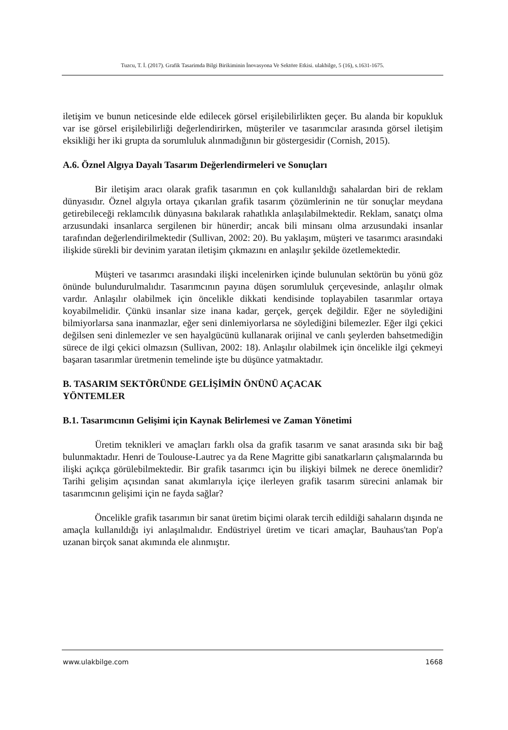Tuzcu, T. İ. (2017). Grafik Tasarimda Bilgi Birikiminin İnovasyona Ve Sektöre Etkisi. ulakbilge, 5 (16), s.1631-1675.
iletişim ve bunun neticesinde elde edilecek görsel erişilebilirlikten geçer. Bu alanda bir kopukluk var ise görsel erişilebilirliği değerlendirirken, müşteriler ve tasarımcılar arasında görsel iletişim eksikliği her iki grupta da sorumluluk alınmadığının bir göstergesidir (Cornish, 2015).
A.6. Öznel Algıya Dayalı Tasarım Değerlendirmeleri ve Sonuçları
Bir iletişim aracı olarak grafik tasarımın en çok kullanıldığı sahalardan biri de reklam dünyasıdır. Öznel algıyla ortaya çıkarılan grafik tasarım çözümlerinin ne tür sonuçlar meydana getirebileceği reklamcılık dünyasına bakılarak rahatlıkla anlaşılabilmektedir. Reklam, sanatçı olma arzusundaki insanlarca sergilenen bir hünerdir; ancak bili minsanı olma arzusundaki insanlar tarafından değerlendirilmektedir (Sullivan, 2002: 20). Bu yaklaşım, müşteri ve tasarımcı arasındaki ilişkide sürekli bir devinim yaratan iletişim çıkmazını en anlaşılır şekilde özetlemektedir.
Müşteri ve tasarımcı arasındaki ilişki incelenirken içinde bulunulan sektörün bu yönü göz önünde bulundurulmalıdır. Tasarımcının payına düşen sorumluluk çerçevesinde, anlaşılır olmak vardır. Anlaşılır olabilmek için öncelikle dikkati kendisinde toplayabilen tasarımlar ortaya koyabilmelidir. Çünkü insanlar size inana kadar, gerçek, gerçek değildir. Eğer ne söylediğini bilmiyorlarsa sana inanmazlar, eğer seni dinlemiyorlarsa ne söylediğini bilemezler. Eğer ilgi çekici değilsen seni dinlemezler ve sen hayalgücünü kullanarak orijinal ve canlı şeylerden bahsetmediğin sürece de ilgi çekici olmazsın (Sullivan, 2002: 18). Anlaşılır olabilmek için öncelikle ilgi çekmeyi başaran tasarımlar üretmenin temelinde işte bu düşünce yatmaktadır.
B. TASARIM SEKTÖRÜNDE GELİŞİMİN ÖNÜNÜ AÇACAK
YÖNTEMLER
B.1. Tasarımcının Gelişimi için Kaynak Belirlemesi ve Zaman Yönetimi
Üretim teknikleri ve amaçları farklı olsa da grafik tasarım ve sanat arasında sıkı bir bağ bulunmaktadır. Henri de Toulouse-Lautrec ya da Rene Magritte gibi sanatkarların çalışmalarında bu ilişki açıkça görülebilmektedir. Bir grafik tasarımcı için bu ilişkiyi bilmek ne derece önemlidir? Tarihi gelişim açısından sanat akımlarıyla içiçe ilerleyen grafik tasarım sürecini anlamak bir tasarımcının gelişimi için ne fayda sağlar?
Öncelikle grafik tasarımın bir sanat üretim biçimi olarak tercih edildiği sahaların dışında ne amaçla kullanıldığı iyi anlaşılmalıdır. Endüstriyel üretim ve ticari amaçlar, Bauhaus'tan Pop'a uzanan birçok sanat akımında ele alınmıştır.
www.ulakbilge.com 1668